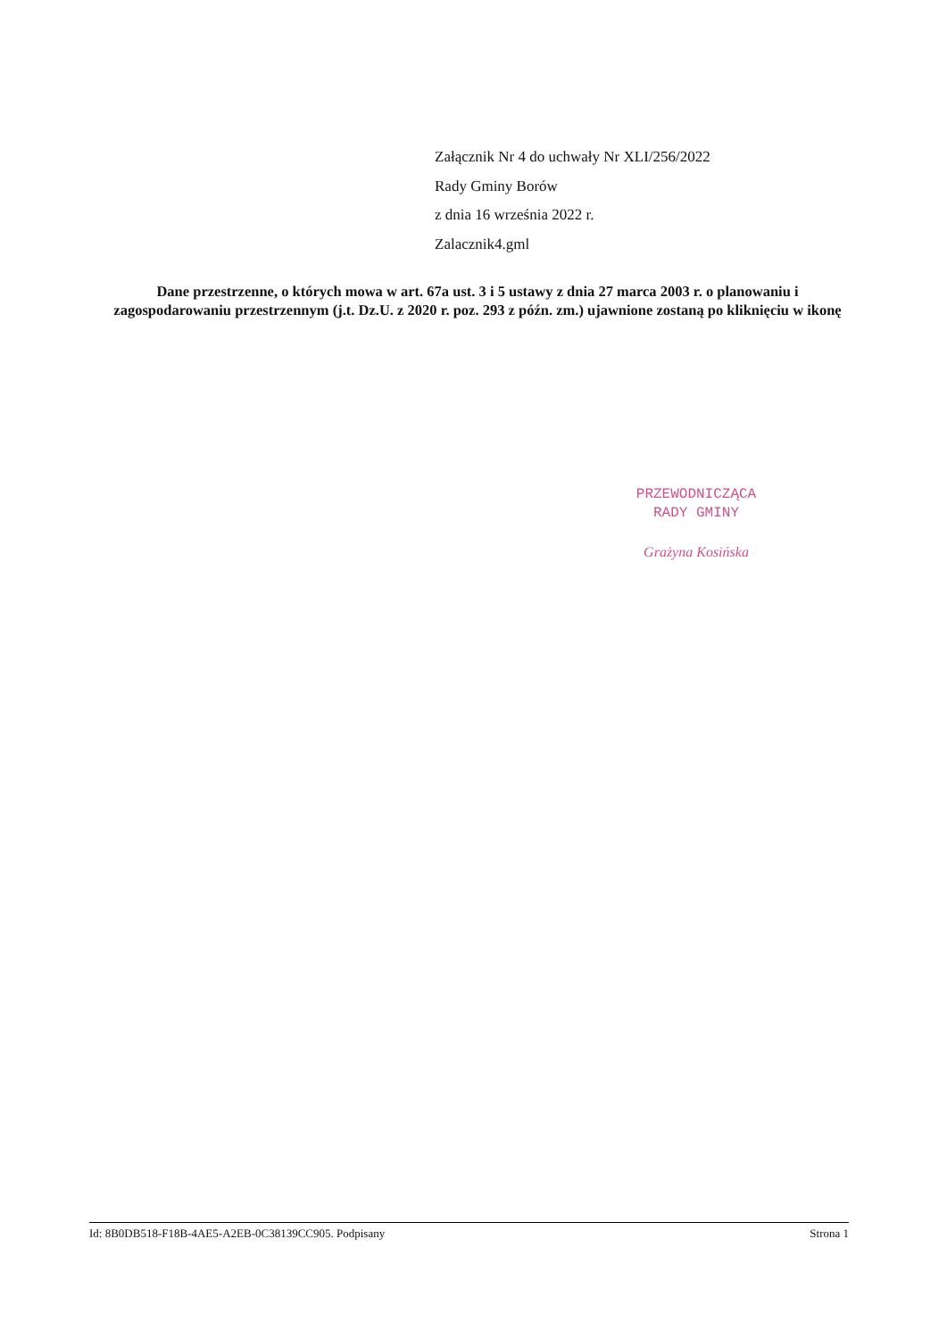Załącznik Nr 4 do uchwały Nr XLI/256/2022
Rady Gminy Borów
z dnia 16 września 2022 r.
Zalacznik4.gml
Dane przestrzenne, o których mowa w art. 67a ust. 3 i 5 ustawy z dnia 27 marca 2003 r. o planowaniu i zagospodarowaniu przestrzennym (j.t. Dz.U. z 2020 r. poz. 293 z późn. zm.) ujawnione zostaną po kliknięciu w ikonę
PRZEWODNICZĄCA
RADY GMINY
Grażyna Kosińska
Id: 8B0DB518-F18B-4AE5-A2EB-0C38139CC905. Podpisany Strona 1